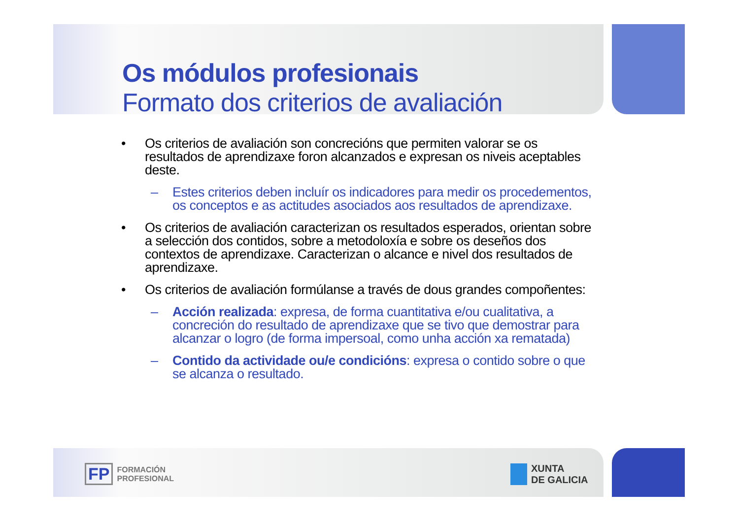Os módulos profesionais
Formato dos criterios de avaliación
• Os criterios de avaliación son concrecións que permiten valorar se os resultados de aprendizaxe foron alcanzados e expresan os niveis aceptables deste.
– Estes criterios deben incluír os indicadores para medir os procedementos, os conceptos e as actitudes asociados aos resultados de aprendizaxe.
• Os criterios de avaliación caracterizan os resultados esperados, orientan sobre a selección dos contidos, sobre a metodoloxía e sobre os deseños dos contextos de aprendizaxe. Caracterizan o alcance e nivel dos resultados de aprendizaxe.
• Os criterios de avaliación formúlanse a través de dous grandes compoñentes:
– Acción realizada: expresa, de forma cuantitativa e/ou cualitativa, a concreción do resultado de aprendizaxe que se tivo que demostrar para alcanzar o logro (de forma impersoal, como unha acción xa rematada)
– Contido da actividade ou/e condicións: expresa o contido sobre o que se alcanza o resultado.
FP FORMACIÓN
PROFESIONAL
XUNTA
DE GALICIA